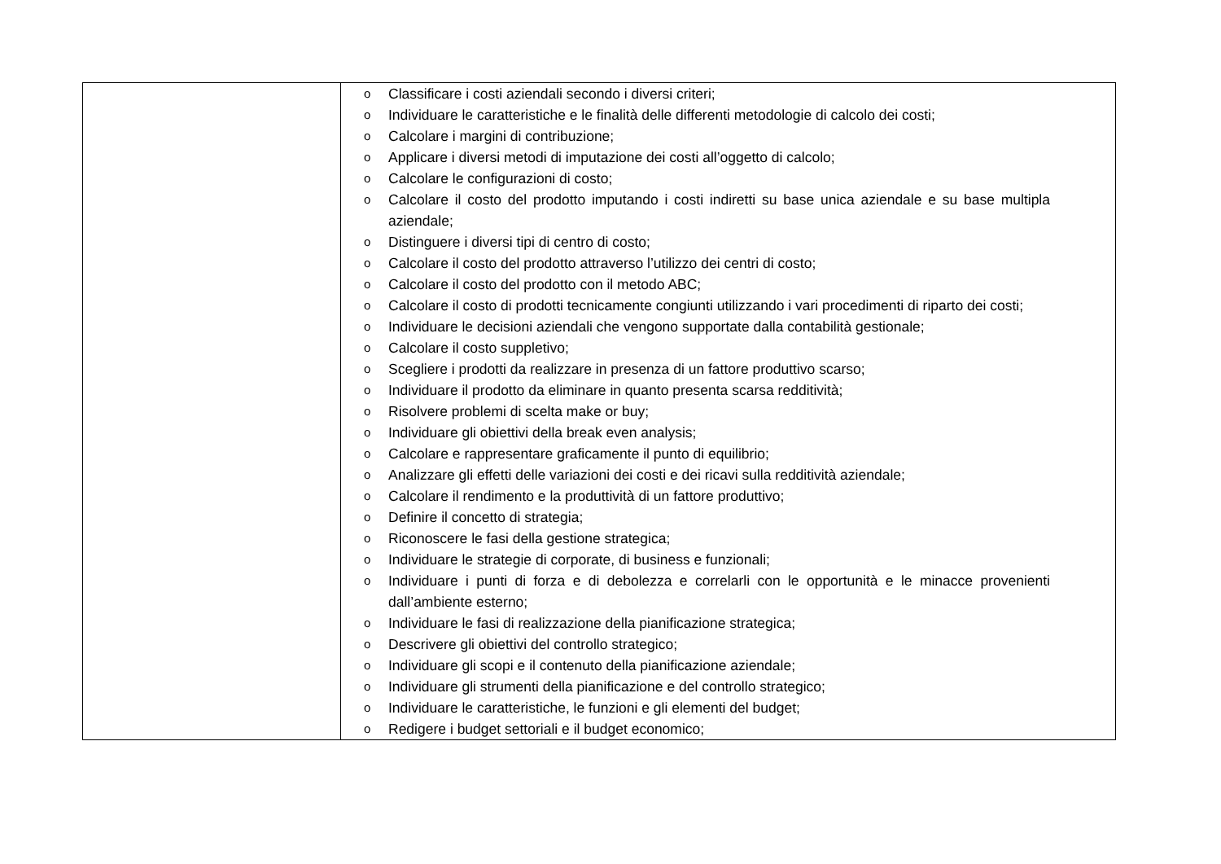| | o Classificare i costi aziendali secondo i diversi criteri; o Individuare le caratteristiche e le finalità delle differenti metodologie di calcolo dei costi; o Calcolare i margini di contribuzione; o Applicare i diversi metodi di imputazione dei costi all’oggetto di calcolo; o Calcolare le configurazioni di costo; o Calcolare il costo del prodotto imputando i costi indiretti su base unica aziendale e su base multipla aziendale; o Distinguere i diversi tipi di centro di costo; o Calcolare il costo del prodotto attraverso l’utilizzo dei centri di costo; o Calcolare il costo del prodotto con il metodo ABC; o Calcolare il costo di prodotti tecnicamente congiunti utilizzando i vari procedimenti di riparto dei costi; o Individuare le decisioni aziendali che vengono supportate dalla contabilità gestionale; o Calcolare il costo suppletivo; o Scegliere i prodotti da realizzare in presenza di un fattore produttivo scarso; o Individuare il prodotto da eliminare in quanto presenta scarsa redditività; o Risolvere problemi di scelta make or buy; o Individuare gli obiettivi della break even analysis; o Calcolare e rappresentare graficamente il punto di equilibrio; o Analizzare gli effetti delle variazioni dei costi e dei ricavi sulla redditività aziendale; o Calcolare il rendimento e la produttività di un fattore produttivo; o Definire il concetto di strategia; o Riconoscere le fasi della gestione strategica; o Individuare le strategie di corporate, di business e funzionali; o Individuare i punti di forza e di debolezza e correlarli con le opportunità e le minacce provenienti dall’ambiente esterno; o Individuare le fasi di realizzazione della pianificazione strategica; o Descrivere gli obiettivi del controllo strategico; o Individuare gli scopi e il contenuto della pianificazione aziendale; o Individuare gli strumenti della pianificazione e del controllo strategico; o Individuare le caratteristiche, le funzioni e gli elementi del budget; o Redigere i budget settoriali e il budget economico; |